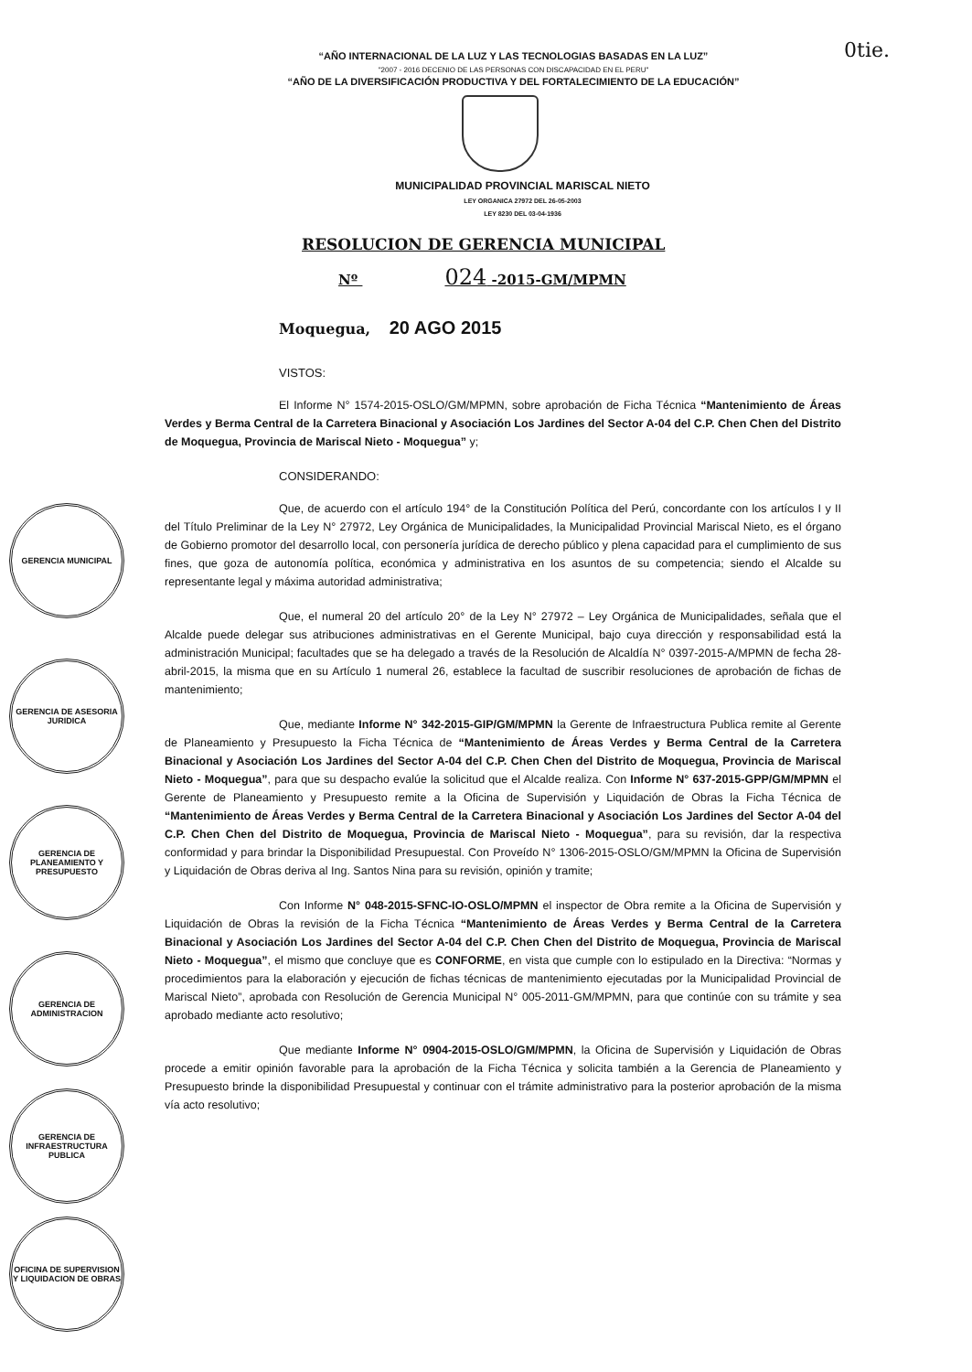0tie.
“AÑO INTERNACIONAL DE LA LUZ Y LAS TECNOLOGIAS BASADAS EN LA LUZ”
"2007 - 2016 DECENIO DE LAS PERSONAS CON DISCAPACIDAD EN EL PERU"
“AÑO DE LA DIVERSIFICACIÓN PRODUCTIVA Y DEL FORTALECIMIENTO DE LA EDUCACIÓN”
MUNICIPALIDAD PROVINCIAL MARISCAL NIETO
LEY ORGANICA 27972 DEL 26-05-2003
LEY 8230 DEL 03-04-1936
RESOLUCION DE GERENCIA MUNICIPAL
Nº 024 -2015-GM/MPMN
Moquegua, 20 AGO 2015
VISTOS:
El Informe N° 1574-2015-OSLO/GM/MPMN, sobre aprobación de Ficha Técnica “Mantenimiento de Áreas Verdes y Berma Central de la Carretera Binacional y Asociación Los Jardines del Sector A-04 del C.P. Chen Chen del Distrito de Moquegua, Provincia de Mariscal Nieto - Moquegua” y;
CONSIDERANDO:
Que, de acuerdo con el artículo 194° de la Constitución Política del Perú, concordante con los artículos I y II del Título Preliminar de la Ley N° 27972, Ley Orgánica de Municipalidades, la Municipalidad Provincial Mariscal Nieto, es el órgano de Gobierno promotor del desarrollo local, con personería jurídica de derecho público y plena capacidad para el cumplimiento de sus fines, que goza de autonomía política, económica y administrativa en los asuntos de su competencia; siendo el Alcalde su representante legal y máxima autoridad administrativa;
Que, el numeral 20 del artículo 20° de la Ley N° 27972 – Ley Orgánica de Municipalidades, señala que el Alcalde puede delegar sus atribuciones administrativas en el Gerente Municipal, bajo cuya dirección y responsabilidad está la administración Municipal; facultades que se ha delegado a través de la Resolución de Alcaldía N° 0397-2015-A/MPMN de fecha 28-abril-2015, la misma que en su Artículo 1 numeral 26, establece la facultad de suscribir resoluciones de aprobación de fichas de mantenimiento;
Que, mediante Informe N° 342-2015-GIP/GM/MPMN la Gerente de Infraestructura Publica remite al Gerente de Planeamiento y Presupuesto la Ficha Técnica de “Mantenimiento de Áreas Verdes y Berma Central de la Carretera Binacional y Asociación Los Jardines del Sector A-04 del C.P. Chen Chen del Distrito de Moquegua, Provincia de Mariscal Nieto - Moquegua”, para que su despacho evalúe la solicitud que el Alcalde realiza. Con Informe N° 637-2015-GPP/GM/MPMN el Gerente de Planeamiento y Presupuesto remite a la Oficina de Supervisión y Liquidación de Obras la Ficha Técnica de “Mantenimiento de Áreas Verdes y Berma Central de la Carretera Binacional y Asociación Los Jardines del Sector A-04 del C.P. Chen Chen del Distrito de Moquegua, Provincia de Mariscal Nieto - Moquegua”, para su revisión, dar la respectiva conformidad y para brindar la Disponibilidad Presupuestal. Con Proveído N° 1306-2015-OSLO/GM/MPMN la Oficina de Supervisión y Liquidación de Obras deriva al Ing. Santos Nina para su revisión, opinión y tramite;
Con Informe N° 048-2015-SFNC-IO-OSLO/MPMN el inspector de Obra remite a la Oficina de Supervisión y Liquidación de Obras la revisión de la Ficha Técnica “Mantenimiento de Áreas Verdes y Berma Central de la Carretera Binacional y Asociación Los Jardines del Sector A-04 del C.P. Chen Chen del Distrito de Moquegua, Provincia de Mariscal Nieto - Moquegua”, el mismo que concluye que es CONFORME, en vista que cumple con lo estipulado en la Directiva: “Normas y procedimientos para la elaboración y ejecución de fichas técnicas de mantenimiento ejecutadas por la Municipalidad Provincial de Mariscal Nieto”, aprobada con Resolución de Gerencia Municipal N° 005-2011-GM/MPMN, para que continúe con su trámite y sea aprobado mediante acto resolutivo;
Que mediante Informe N° 0904-2015-OSLO/GM/MPMN, la Oficina de Supervisión y Liquidación de Obras procede a emitir opinión favorable para la aprobación de la Ficha Técnica y solicita también a la Gerencia de Planeamiento y Presupuesto brinde la disponibilidad Presupuestal y continuar con el trámite administrativo para la posterior aprobación de la misma vía acto resolutivo;
GERENCIA MUNICIPAL
GERENCIA DE ASESORIA JURIDICA
GERENCIA DE PLANEAMIENTO Y PRESUPUESTO
GERENCIA DE ADMINISTRACION
GERENCIA DE INFRAESTRUCTURA PUBLICA
OFICINA DE SUPERVISION Y LIQUIDACION DE OBRAS